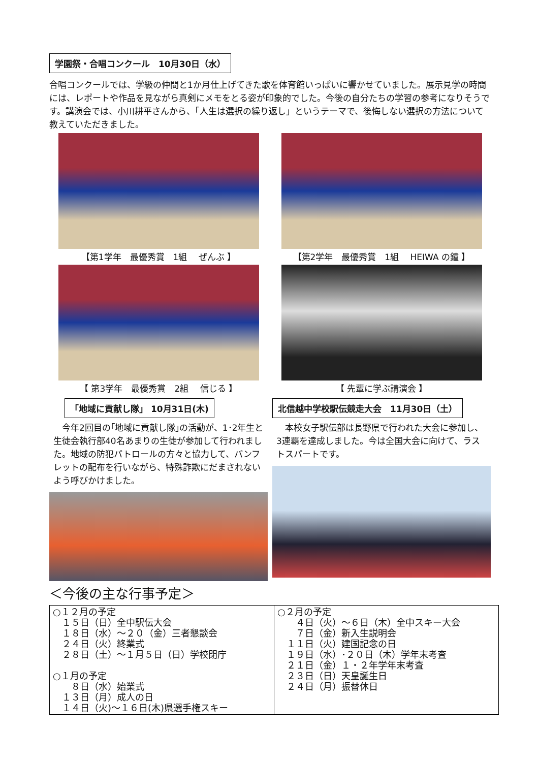学園祭・合唱コンクール　10月30日（水）
合唱コンクールでは、学級の仲間と1か月仕上げてきた歌を体育館いっぱいに響かせていました。展示見学の時間には、レポートや作品を見ながら真剣にメモをとる姿が印象的でした。今後の自分たちの学習の参考になりそうです。講演会では、小川耕平さんから、「人生は選択の繰り返し」というテーマで、後悔しない選択の方法について教えていただきました。
【第1学年　最優秀賞　1組　 ぜんぶ 】 【第2学年　最優秀賞　1組　 HEIWA の鐘 】
【 第3学年　最優秀賞　2組　 信じる 】 【 先輩に学ぶ講演会 】
「地域に貢献し隊」 10月31日(木)
　今年2回目の｢地域に貢献し隊｣の活動が、1･2年生と生徒会執行部40名あまりの生徒が参加して行われました。地域の防犯パトロールの方々と協力して、パンフレットの配布を行いながら、特殊詐欺にだまされないよう呼びかけました。
北信越中学校駅伝競走大会　11月30日（土）
　本校女子駅伝部は長野県で行われた大会に参加し、3連覇を達成しました。今は全国大会に向けて、ラストスパートです。
＜今後の主な行事予定＞
| ○１２月の予定 １５日（日）全中駅伝大会 １８日（水）～２０（金）三者懇談会 ２４日（火）終業式 ２８日（土）～１月５日（日）学校閉庁 ○１月の予定 ８日（水）始業式 １３日（月）成人の日 １４日（火)～１６日(木)県選手権スキー | ○２月の予定 ４日（火）～６日（木）全中スキー大会 ７日（金）新入生説明会 １１日（火）建国記念の日 １９日（水）･２０日（木）学年末考査 ２１日（金）１・２年学年末考査 ２３日（日）天皇誕生日 ２４日（月）振替休日 |